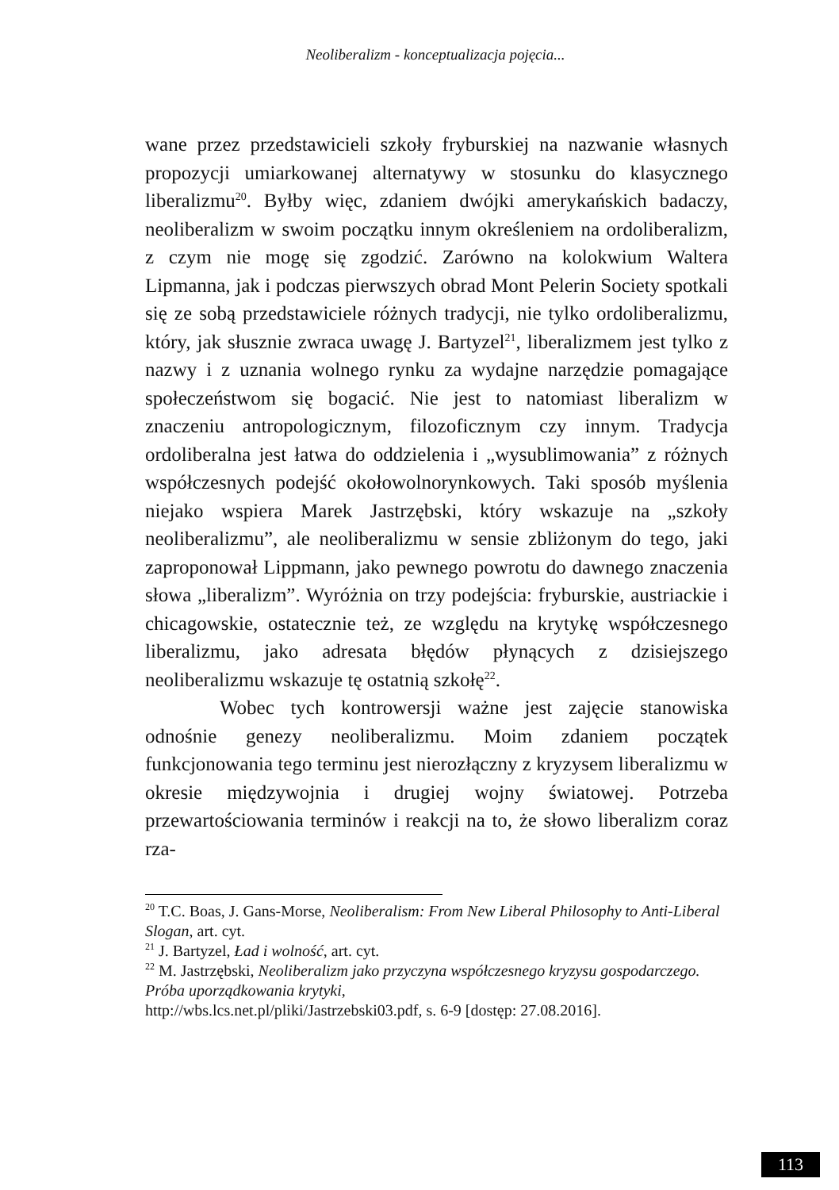Neoliberalizm - konceptualizacja pojęcia...
wane przez przedstawicieli szkoły fryburskiej na nazwanie własnych propozycji umiarkowanej alternatywy w stosunku do klasycznego liberalizmu<sup>20</sup>. Byłby więc, zdaniem dwójki amerykańskich badaczy, neoliberalizm w swoim początku innym określeniem na ordoliberalizm, z czym nie mogę się zgodzić. Zarówno na kolokwium Waltera Lipmanna, jak i podczas pierwszych obrad Mont Pelerin Society spotkali się ze sobą przedstawiciele różnych tradycji, nie tylko ordoliberalizmu, który, jak słusznie zwraca uwagę J. Bartyzel<sup>21</sup>, liberalizmem jest tylko z nazwy i z uznania wolnego rynku za wydajne narzędzie pomagające społeczeństwom się bogacić. Nie jest to natomiast liberalizm w znaczeniu antropologicznym, filozoficznym czy innym. Tradycja ordoliberalna jest łatwa do oddzielenia i „wysublimowania” z różnych współczesnych podejść okołowolnorynkowych. Taki sposób myślenia niejako wspiera Marek Jastrzębski, który wskazuje na „szkoły neoliberalizmu”, ale neoliberalizmu w sensie zbliżonym do tego, jaki zaproponował Lippmann, jako pewnego powrotu do dawnego znaczenia słowa „liberalizm”. Wyróżnia on trzy podejścia: fryburskie, austriackie i chicagowskie, ostatecznie też, ze względu na krytykę współczesnego liberalizmu, jako adresata błędów płynących z dzisiejszego neoliberalizmu wskazuje tę ostatnią szkołę<sup>22</sup>.
Wobec tych kontrowersji ważne jest zajęcie stanowiska odnośnie genezy neoliberalizmu. Moim zdaniem początek funkcjonowania tego terminu jest nierozłączny z kryzysem liberalizmu w okresie międzywojnia i drugiej wojny światowej. Potrzeba przewartościowania terminów i reakcji na to, że słowo liberalizm coraz rza-
<sup>20</sup> T.C. Boas, J. Gans-Morse, Neoliberalism: From New Liberal Philosophy to Anti-Liberal Slogan, art. cyt.
<sup>21</sup> J. Bartyzel, Ład i wolność, art. cyt.
<sup>22</sup> M. Jastrzębski, Neoliberalizm jako przyczyna współczesnego kryzysu gospodarczego. Próba uporządkowania krytyki,
http://wbs.lcs.net.pl/pliki/Jastrzebski03.pdf, s. 6-9 [dostęp: 27.08.2016].
113